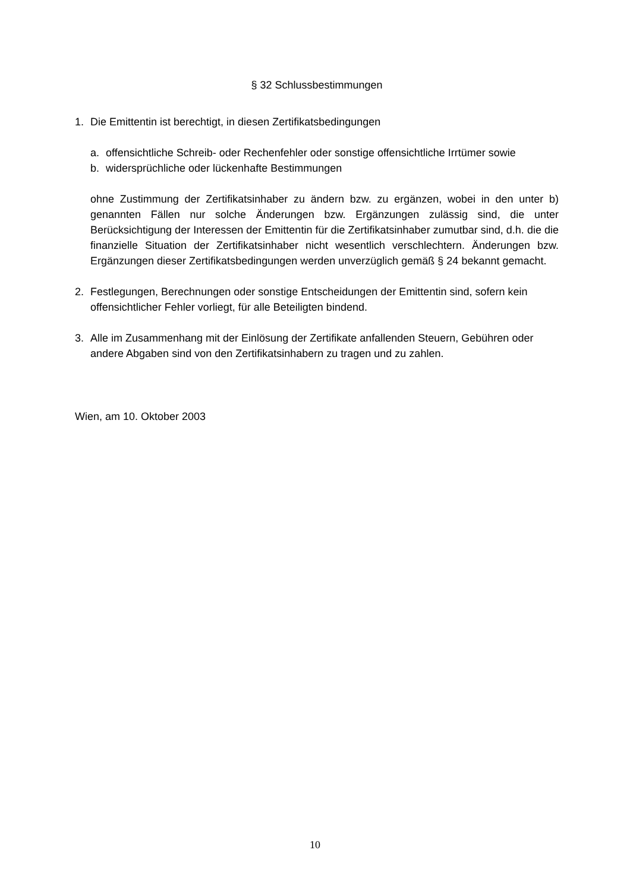§ 32 Schlussbestimmungen
1. Die Emittentin ist berechtigt, in diesen Zertifikatsbedingungen
a. offensichtliche Schreib- oder Rechenfehler oder sonstige offensichtliche Irrtümer sowie
b. widersprüchliche oder lückenhafte Bestimmungen
ohne Zustimmung der Zertifikatsinhaber zu ändern bzw. zu ergänzen, wobei in den unter b) genannten Fällen nur solche Änderungen bzw. Ergänzungen zulässig sind, die unter Berücksichtigung der Interessen der Emittentin für die Zertifikatsinhaber zumutbar sind, d.h. die die finanzielle Situation der Zertifikatsinhaber nicht wesentlich verschlechtern. Änderungen bzw. Ergänzungen dieser Zertifikatsbedingungen werden unverzüglich gemäß § 24 bekannt gemacht.
2. Festlegungen, Berechnungen oder sonstige Entscheidungen der Emittentin sind, sofern kein offensichtlicher Fehler vorliegt, für alle Beteiligten bindend.
3. Alle im Zusammenhang mit der Einlösung der Zertifikate anfallenden Steuern, Gebühren oder andere Abgaben sind von den Zertifikatsinhabern zu tragen und zu zahlen.
Wien, am 10. Oktober 2003
10